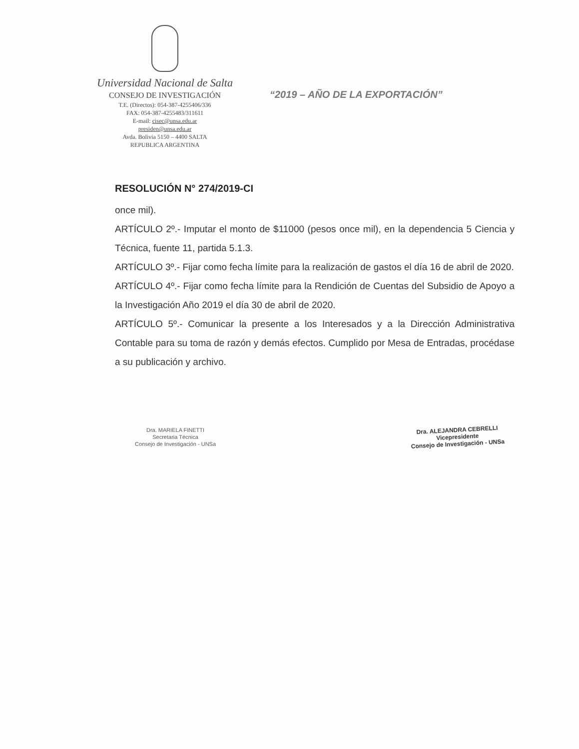Universidad Nacional de Salta
CONSEJO DE INVESTIGACIÓN
T.E. (Directos): 054-387-4255406/336
FAX: 054-387-4255483/311611
E-mail: cisec@unsa.edu.ar
presiden@unsa.edu.ar
Avda. Bolivia 5150 – 4400 SALTA
REPUBLICA ARGENTINA
“2019 – AÑO DE LA EXPORTACIÓN”
RESOLUCIÓN N° 274/2019-CI
once mil).
ARTÍCULO 2º.- Imputar el monto de $11000 (pesos once mil), en la dependencia 5 Ciencia y Técnica, fuente 11, partida 5.1.3.
ARTÍCULO 3º.- Fijar como fecha límite para la realización de gastos el día 16 de abril de 2020.
ARTÍCULO 4º.- Fijar como fecha límite para la Rendición de Cuentas del Subsidio de Apoyo a la Investigación Año 2019 el día 30 de abril de 2020.
ARTÍCULO 5º.- Comunicar la presente a los Interesados y a la Dirección Administrativa Contable para su toma de razón y demás efectos. Cumplido por Mesa de Entradas, procédase a su publicación y archivo.
Dra. MARIELA FINETTI
Secretaria Técnica
Consejo de Investigación - UNSa
Dra. ALEJANDRA CEBRELLI
Vicepresidente
Consejo de Investigación - UNSa